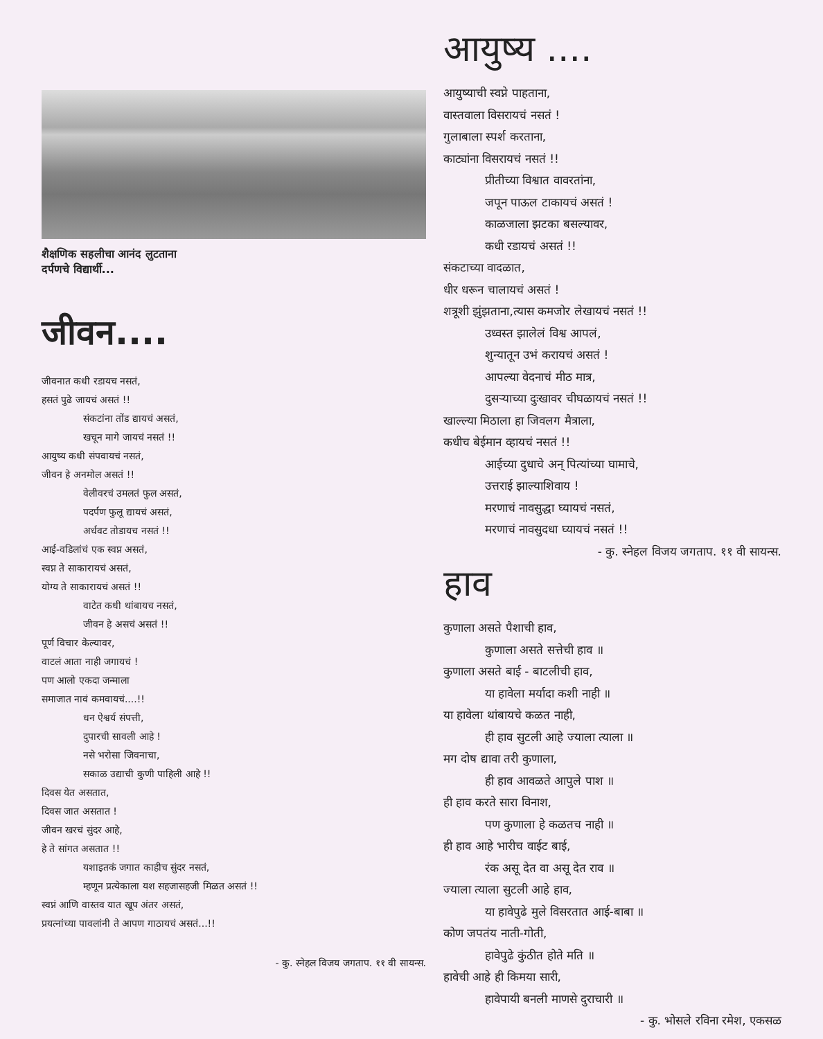शैक्षणिक सहलीचा आनंद लुटताना
दर्पणचे विद्यार्थी...
जीवन....
जीवनात कधी रडायच नसतं,
हसतं पुढे जायचं असतं !!
संकटांना तोंड द्यायचं असतं,
खचून मागे जायचं नसतं !!
आयुष्य कधी संपवायचं नसतं,
जीवन हे अनमोल असतं !!
वेलीवरचं उमलतं फुल असतं,
पदर्पण फुलू द्यायचं असतं,
अर्धवट तोडायच नसतं !!
आई-वडिलांचं एक स्वप्न असतं,
स्वप्न ते साकारायचं असतं,
योग्य ते साकारायचं असतं !!
वाटेत कधी थांबायच नसतं,
जीवन हे असचं असतं !!
पूर्ण विचार केल्यावर,
वाटलं आता नाही जगायचं !
पण आलो एकदा जन्माला
समाजात नावं कमवायचं....!!
धन ऐश्वर्य संपत्ती,
दुपारची सावली आहे !
नसे भरोसा जिवनाचा,
सकाळ उद्याची कुणी पाहिली आहे !!
दिवस येत असतात,
दिवस जात असतात !
जीवन खरचं सुंदर आहे,
हे ते सांगत असतात !!
यशाइतकं जगात काहीच सुंदर नसतं,
म्हणून प्रत्येकाला यश सहजासहजी मिळत असतं !!
स्वप्नं आणि वास्तव यात खूप अंतर असतं,
प्रयत्नांच्या पावलांनी ते आपण गाठायचं असतं...!!
- कु. स्नेहल विजय जगताप. ११ वी सायन्स.
आयुष्य ....
आयुष्याची स्वप्ने पाहताना,
वास्तवाला विसरायचं नसतं !
गुलाबाला स्पर्श करताना,
काट्यांना विसरायचं नसतं !!
प्रीतीच्या विश्वात वावरतांना,
जपून पाऊल टाकायचं असतं !
काळजाला झटका बसल्यावर,
कधी रडायचं असतं !!
संकटाच्या वादळात,
धीर धरून चालायचं असतं !
शत्रूशी झुंझताना,त्यास कमजोर लेखायचं नसतं !!
उध्वस्त झालेलं विश्व आपलं,
शुन्यातून उभं करायचं असतं !
आपल्या वेदनाचं मीठ मात्र,
दुसऱ्याच्या दुःखावर चीघळायचं नसतं !!
खाल्ल्या मिठाला हा जिवलग मैत्राला,
कधीच बेईमान व्हायचं नसतं !!
आईच्या दुधाचे अन् पित्यांच्या घामाचे,
उत्तराई झाल्याशिवाय !
मरणाचं नावसुद्धा घ्यायचं नसतं,
मरणाचं नावसुदधा घ्यायचं नसतं !!
- कु. स्नेहल विजय जगताप. ११ वी सायन्स.
हाव
कुणाला असते पैशाची हाव,
कुणाला असते सत्तेची हाव ॥
कुणाला असते बाई - बाटलीची हाव,
या हावेला मर्यादा कशी नाही ॥
या हावेला थांबायचे कळत नाही,
ही हाव सुटली आहे ज्याला त्याला ॥
मग दोष द्यावा तरी कुणाला,
ही हाव आवळते आपुले पाश ॥
ही हाव करते सारा विनाश,
पण कुणाला हे कळतच नाही ॥
ही हाव आहे भारीच वाईट बाई,
रंक असू देत वा असू देत राव ॥
ज्याला त्याला सुटली आहे हाव,
या हावेपुढे मुले विसरतात आई-बाबा ॥
कोण जपतंय नाती-गोती,
हावेपुढे कुंठीत होते मति ॥
हावेची आहे ही किमया सारी,
हावेपायी बनली माणसे दुराचारी ॥
- कु. भोसले रविना रमेश, एकसळ